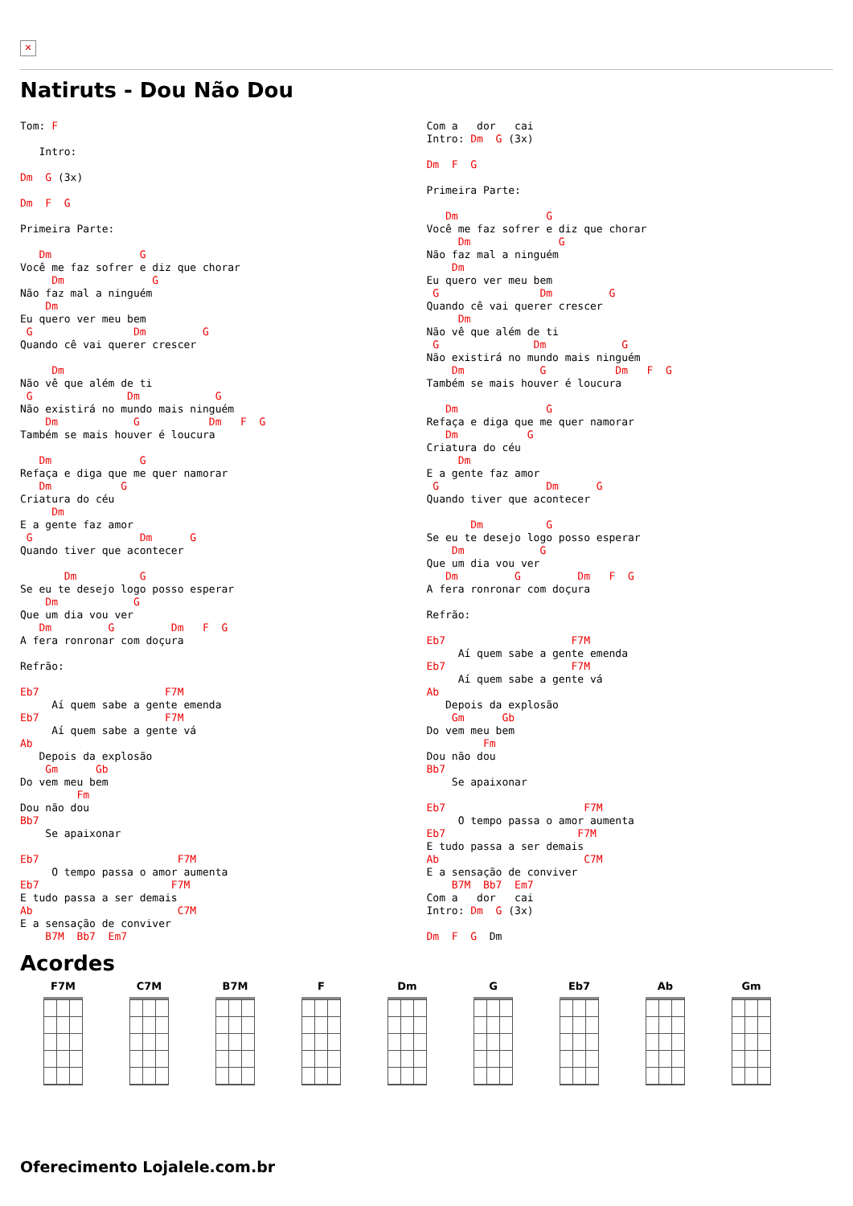✕
Natiruts - Dou Não Dou
Tom: F

   Intro:

Dm  G (3x)

Dm  F  G

Primeira Parte:

   Dm              G
Você me faz sofrer e diz que chorar
     Dm              G
Não faz mal a ninguém
    Dm
Eu quero ver meu bem
 G                Dm         G
Quando cê vai querer crescer

     Dm
Não vê que além de ti
 G               Dm            G
Não existirá no mundo mais ninguém
    Dm            G           Dm   F  G
Também se mais houver é loucura

   Dm              G
Refaça e diga que me quer namorar
   Dm           G
Criatura do céu
     Dm
E a gente faz amor
 G                 Dm      G
Quando tiver que acontecer

       Dm          G
Se eu te desejo logo posso esperar
    Dm            G
Que um dia vou ver
   Dm         G         Dm   F  G
A fera ronronar com doçura

Refrão:

Eb7                    F7M
     Aí quem sabe a gente emenda
Eb7                    F7M
     Aí quem sabe a gente vá
Ab
   Depois da explosão
    Gm      Gb
Do vem meu bem
         Fm
Dou não dou
Bb7
    Se apaixonar

Eb7                      F7M
     O tempo passa o amor aumenta
Eb7                     F7M
E tudo passa a ser demais
Ab                       C7M
E a sensação de conviver
    B7M  Bb7  Em7
Com a   dor   cai
Intro: Dm  G (3x)

Dm  F  G

Primeira Parte:

   Dm              G
Você me faz sofrer e diz que chorar
     Dm              G
Não faz mal a ninguém
    Dm
Eu quero ver meu bem
 G                Dm         G
Quando cê vai querer crescer
     Dm
Não vê que além de ti
 G               Dm            G
Não existirá no mundo mais ninguém
    Dm            G           Dm   F  G
Também se mais houver é loucura

   Dm              G
Refaça e diga que me quer namorar
   Dm           G
Criatura do céu
     Dm
E a gente faz amor
 G                 Dm      G
Quando tiver que acontecer

       Dm          G
Se eu te desejo logo posso esperar
    Dm            G
Que um dia vou ver
   Dm         G         Dm   F  G
A fera ronronar com doçura

Refrão:

Eb7                    F7M
     Aí quem sabe a gente emenda
Eb7                    F7M
     Aí quem sabe a gente vá
Ab
   Depois da explosão
    Gm      Gb
Do vem meu bem
         Fm
Dou não dou
Bb7
    Se apaixonar

Eb7                      F7M
     O tempo passa o amor aumenta
Eb7                     F7M
E tudo passa a ser demais
Ab                       C7M
E a sensação de conviver
    B7M  Bb7  Em7
Com a   dor   cai
Intro: Dm  G (3x)

Dm  F  G  Dm
Acordes
F7M C7M B7M F Dm G Eb7 Ab Gm
Oferecimento Lojalele.com.br